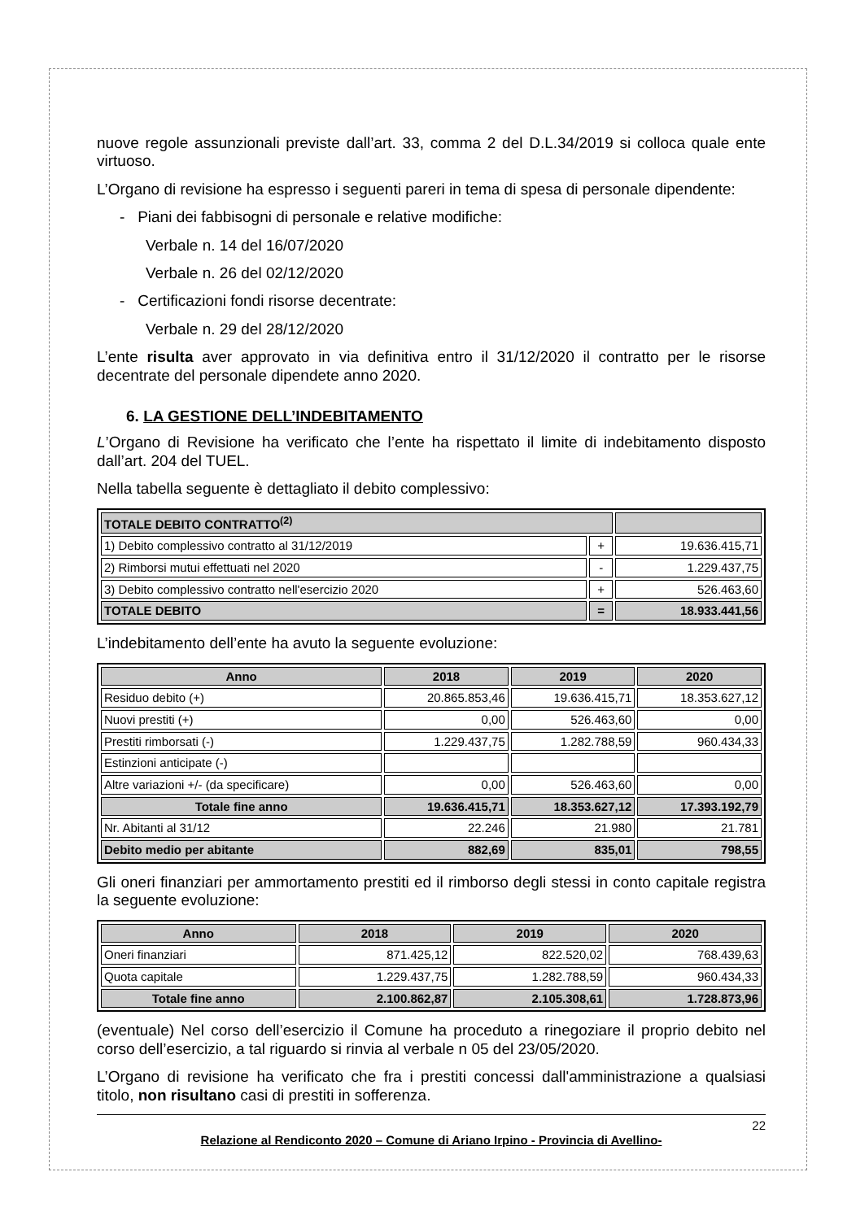nuove regole assunzionali previste dall’art. 33, comma 2 del D.L.34/2019 si colloca quale ente virtuoso.
L’Organo di revisione ha espresso i seguenti pareri in tema di spesa di personale dipendente:
- Piani dei fabbisogni di personale e relative modifiche:
Verbale n. 14 del 16/07/2020
Verbale n. 26 del 02/12/2020
- Certificazioni fondi risorse decentrate:
Verbale n. 29 del 28/12/2020
L’ente risulta aver approvato in via definitiva entro il 31/12/2020 il contratto per le risorse decentrate del personale dipendete anno 2020.
6. LA GESTIONE DELL’INDEBITAMENTO
L’Organo di Revisione ha verificato che l’ente ha rispettato il limite di indebitamento disposto dall’art. 204 del TUEL.
Nella tabella seguente è dettagliato il debito complessivo:
| TOTALE DEBITO CONTRATTO<sup>(2)</sup> | | |
| 1) Debito complessivo contratto al 31/12/2019 | + | 19.636.415,71 |
| 2) Rimborsi mutui effettuati nel 2020 | - | 1.229.437,75 |
| 3) Debito complessivo contratto nell'esercizio 2020 | + | 526.463,60 |
| TOTALE DEBITO | = | 18.933.441,56 |
L’indebitamento dell’ente ha avuto la seguente evoluzione:
| Anno | 2018 | 2019 | 2020 |
| --- | --- | --- | --- |
| Residuo debito (+) | 20.865.853,46 | 19.636.415,71 | 18.353.627,12 |
| Nuovi prestiti (+) | 0,00 | 526.463,60 | 0,00 |
| Prestiti rimborsati (-) | 1.229.437,75 | 1.282.788,59 | 960.434,33 |
| Estinzioni anticipate (-) | | | |
| Altre variazioni +/- (da specificare) | 0,00 | 526.463,60 | 0,00 |
| Totale fine anno | 19.636.415,71 | 18.353.627,12 | 17.393.192,79 |
| Nr. Abitanti al 31/12 | 22.246 | 21.980 | 21.781 |
| Debito medio per abitante | 882,69 | 835,01 | 798,55 |
Gli oneri finanziari per ammortamento prestiti ed il rimborso degli stessi in conto capitale registra la seguente evoluzione:
| Anno | 2018 | 2019 | 2020 |
| --- | --- | --- | --- |
| Oneri finanziari | 871.425,12 | 822.520,02 | 768.439,63 |
| Quota capitale | 1.229.437,75 | 1.282.788,59 | 960.434,33 |
| Totale fine anno | 2.100.862,87 | 2.105.308,61 | 1.728.873,96 |
(eventuale) Nel corso dell’esercizio il Comune ha proceduto a rinegoziare il proprio debito nel corso dell’esercizio, a tal riguardo si rinvia al verbale n 05 del 23/05/2020.
L’Organo di revisione ha verificato che fra i prestiti concessi dall'amministrazione a qualsiasi titolo, non risultano casi di prestiti in sofferenza.
22
Relazione al Rendiconto 2020 – Comune di Ariano Irpino - Provincia di Avellino-